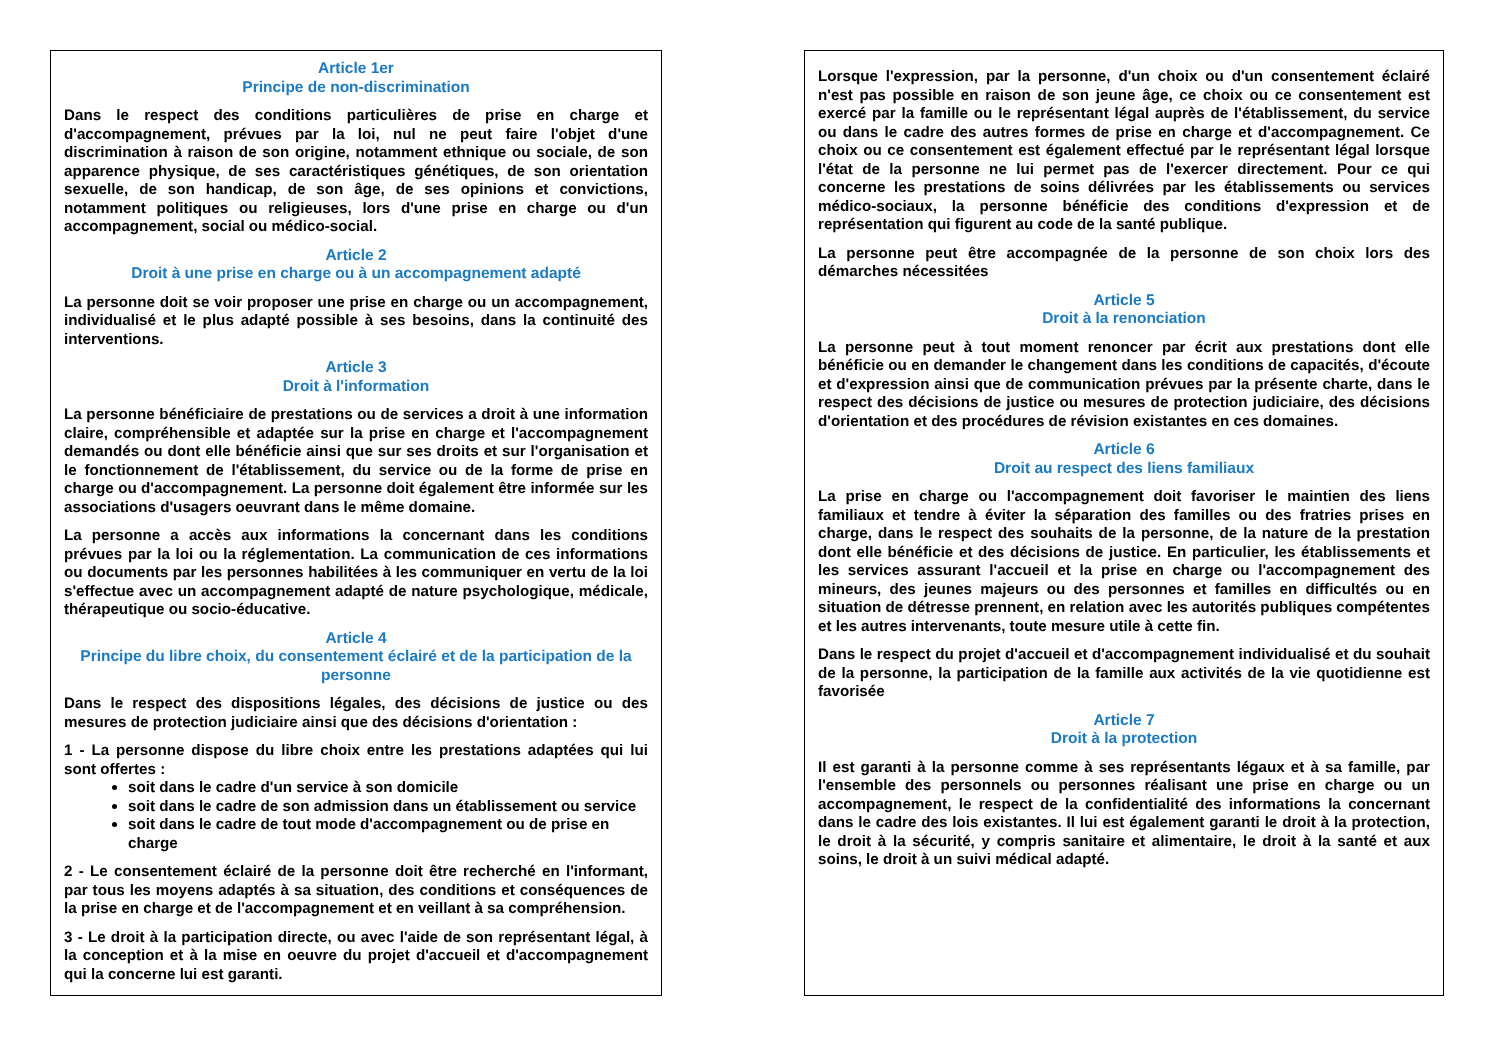Article 1er
Principe de non-discrimination
Dans le respect des conditions particulières de prise en charge et d'accompagnement, prévues par la loi, nul ne peut faire l'objet d'une discrimination à raison de son origine, notamment ethnique ou sociale, de son apparence physique, de ses caractéristiques génétiques, de son orientation sexuelle, de son handicap, de son âge, de ses opinions et convictions, notamment politiques ou religieuses, lors d'une prise en charge ou d'un accompagnement, social ou médico-social.
Article 2
Droit à une prise en charge ou à un accompagnement adapté
La personne doit se voir proposer une prise en charge ou un accompagnement, individualisé et le plus adapté possible à ses besoins, dans la continuité des interventions.
Article 3
Droit à l'information
La personne bénéficiaire de prestations ou de services a droit à une information claire, compréhensible et adaptée sur la prise en charge et l'accompagnement demandés ou dont elle bénéficie ainsi que sur ses droits et sur l'organisation et le fonctionnement de l'établissement, du service ou de la forme de prise en charge ou d'accompagnement. La personne doit également être informée sur les associations d'usagers oeuvrant dans le même domaine.
La personne a accès aux informations la concernant dans les conditions prévues par la loi ou la réglementation. La communication de ces informations ou documents par les personnes habilitées à les communiquer en vertu de la loi s'effectue avec un accompagnement adapté de nature psychologique, médicale, thérapeutique ou socio-éducative.
Article 4
Principe du libre choix, du consentement éclairé et de la participation de la personne
Dans le respect des dispositions légales, des décisions de justice ou des mesures de protection judiciaire ainsi que des décisions d'orientation :
1 - La personne dispose du libre choix entre les prestations adaptées qui lui sont offertes :
soit dans le cadre d'un service à son domicile
soit dans le cadre de son admission dans un établissement ou service
soit dans le cadre de tout mode d'accompagnement ou de prise en charge
2 - Le consentement éclairé de la personne doit être recherché en l'informant, par tous les moyens adaptés à sa situation, des conditions et conséquences de la prise en charge et de l'accompagnement et en veillant à sa compréhension.
3 - Le droit à la participation directe, ou avec l'aide de son représentant légal, à la conception et à la mise en oeuvre du projet d'accueil et d'accompagnement qui la concerne lui est garanti.
Lorsque l'expression, par la personne, d'un choix ou d'un consentement éclairé n'est pas possible en raison de son jeune âge, ce choix ou ce consentement est exercé par la famille ou le représentant légal auprès de l'établissement, du service ou dans le cadre des autres formes de prise en charge et d'accompagnement. Ce choix ou ce consentement est également effectué par le représentant légal lorsque l'état de la personne ne lui permet pas de l'exercer directement. Pour ce qui concerne les prestations de soins délivrées par les établissements ou services médico-sociaux, la personne bénéficie des conditions d'expression et de représentation qui figurent au code de la santé publique.
La personne peut être accompagnée de la personne de son choix lors des démarches nécessitées
Article 5
Droit à la renonciation
La personne peut à tout moment renoncer par écrit aux prestations dont elle bénéficie ou en demander le changement dans les conditions de capacités, d'écoute et d'expression ainsi que de communication prévues par la présente charte, dans le respect des décisions de justice ou mesures de protection judiciaire, des décisions d'orientation et des procédures de révision existantes en ces domaines.
Article 6
Droit au respect des liens familiaux
La prise en charge ou l'accompagnement doit favoriser le maintien des liens familiaux et tendre à éviter la séparation des familles ou des fratries prises en charge, dans le respect des souhaits de la personne, de la nature de la prestation dont elle bénéficie et des décisions de justice. En particulier, les établissements et les services assurant l'accueil et la prise en charge ou l'accompagnement des mineurs, des jeunes majeurs ou des personnes et familles en difficultés ou en situation de détresse prennent, en relation avec les autorités publiques compétentes et les autres intervenants, toute mesure utile à cette fin.
Dans le respect du projet d'accueil et d'accompagnement individualisé et du souhait de la personne, la participation de la famille aux activités de la vie quotidienne est favorisée
Article 7
Droit à la protection
Il est garanti à la personne comme à ses représentants légaux et à sa famille, par l'ensemble des personnels ou personnes réalisant une prise en charge ou un accompagnement, le respect de la confidentialité des informations la concernant dans le cadre des lois existantes. Il lui est également garanti le droit à la protection, le droit à la sécurité, y compris sanitaire et alimentaire, le droit à la santé et aux soins, le droit à un suivi médical adapté.